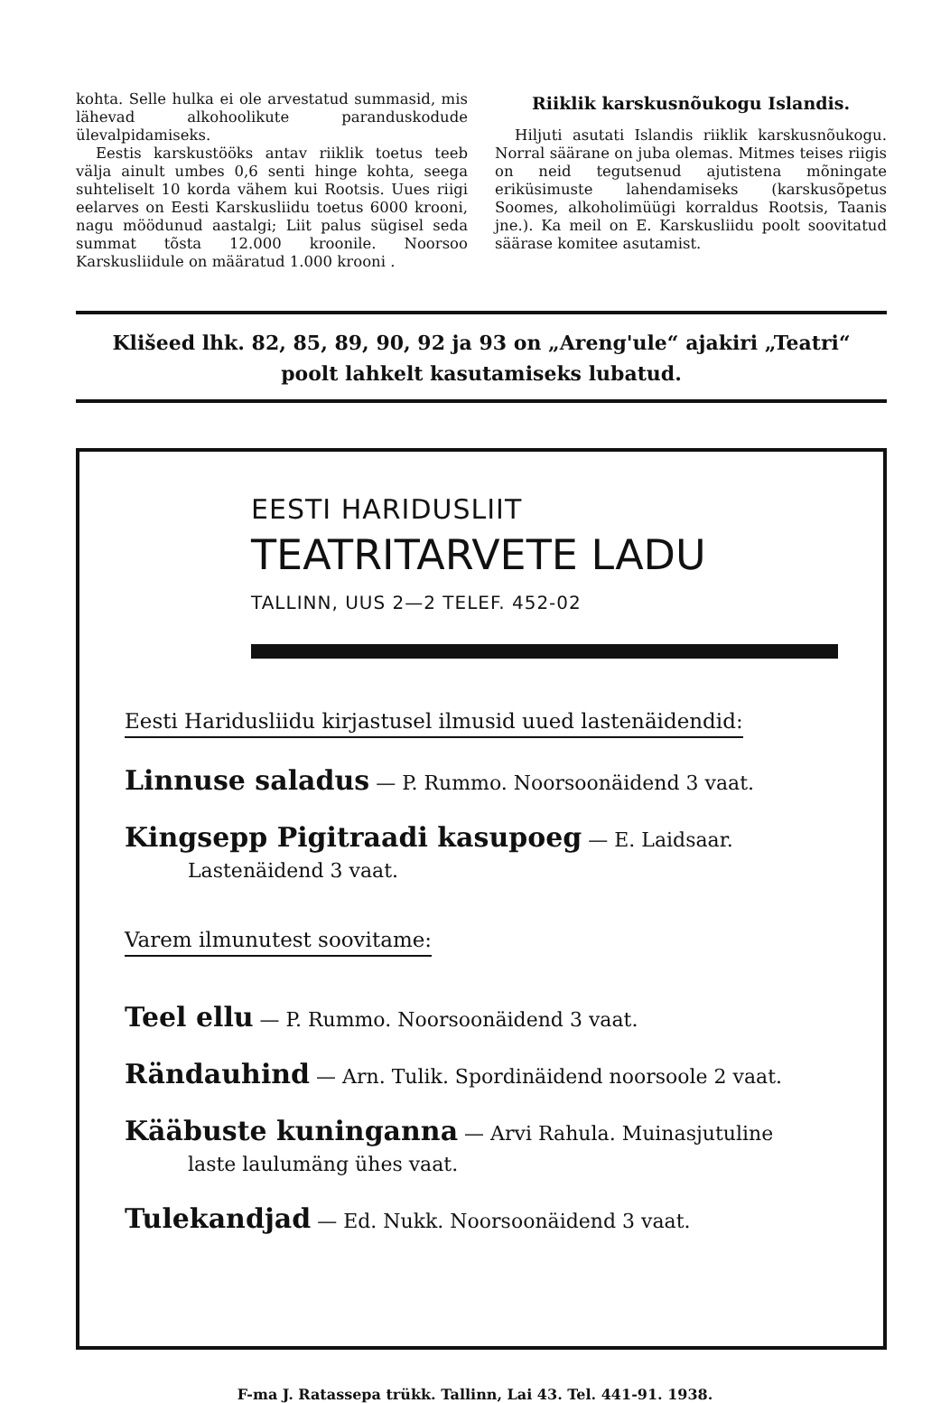kohta. Selle hulka ei ole arvestatud summasid, mis lähevad alkohoolikute paranduskodude ülevalpidamiseks.
Eestis karskustööks antav riiklik toetus teeb välja ainult umbes 0,6 senti hinge kohta, seega suhteliselt 10 korda vähem kui Rootsis. Uues riigi eelarves on Eesti Karskusliidu toetus 6000 krooni, nagu möödunud aastalgi; Liit palus sügisel seda summat tõsta 12.000 kroonile. Noorsoo Karskusliidule on määratud 1.000 krooni .
Riiklik karskusnõukogu Islandis.
Hiljuti asutati Islandis riiklik karskusnõukogu. Norral säärane on juba olemas. Mitmes teises riigis on neid tegutsenud ajutistena mõningate eriküsimuste lahendamiseks (karskusõpetus Soomes, alkoholimüügi korraldus Rootsis, Taanis jne.). Ka meil on E. Karskusliidu poolt soovitatud säärase komitee asutamist.
Klišeed lhk. 82, 85, 89, 90, 92 ja 93 on „Areng'ule“ ajakiri „Teatri“
poolt lahkelt kasutamiseks lubatud.
EESTI HARIDUSLIIT
TEATRITARVETE LADU
TALLINN, UUS 2—2 TELEF. 452-02
Eesti Haridusliidu kirjastusel ilmusid uued lastenäidendid:
Linnuse saladus — P. Rummo. Noorsoonäidend 3 vaat.
Kingsepp Pigitraadi kasupoeg — E. Laidsaar.
Lastenäidend 3 vaat.
Varem ilmunutest soovitame:
Teel ellu — P. Rummo. Noorsoonäidend 3 vaat.
Rändauhind — Arn. Tulik. Spordinäidend noorsoole 2 vaat.
Kääbuste kuninganna — Arvi Rahula. Muinasjutuline
laste laulumäng ühes vaat.
Tulekandjad — Ed. Nukk. Noorsoonäidend 3 vaat.
F-ma J. Ratassepa trükk. Tallinn, Lai 43. Tel. 441-91. 1938.